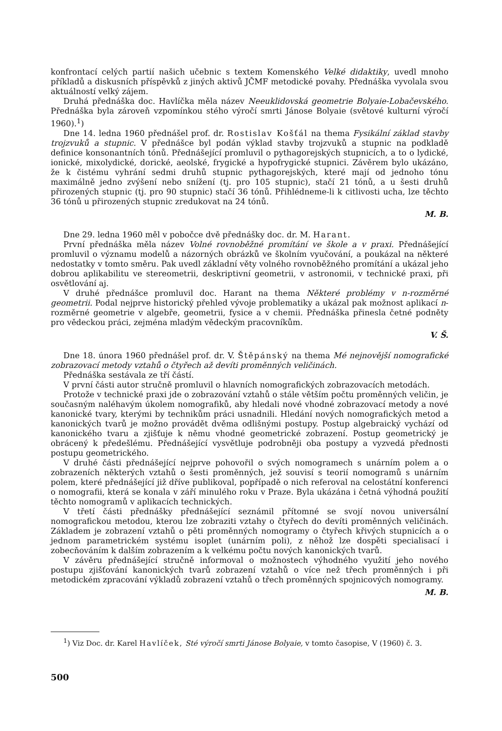konfrontací celých partií našich učebnic s textem Komenského Velké didaktiky, uvedl mnoho příkladů a diskusních příspěvků z jiných aktivů JČMF metodické povahy. Přednáška vyvolala svou aktuálností velký zájem.
Druhá přednáška doc. Havlíčka měla název Neeuklidovská geometrie Bolyaie-Lobačevského. Přednáška byla zároveň vzpomínkou stého výročí smrti Jánose Bolyaie (světové kulturní výročí 1960).<sup>1</sup>)
Dne 14. ledna 1960 přednášel prof. dr. Rostislav Košťál na thema Fysikální základ stavby trojzvuků a stupnic. V přednášce byl podán výklad stavby trojzvuků a stupnic na podkladě definice konsonantních tónů. Přednášející promluvil o pythagorejských stupnicích, a to o lydické, ionické, mixolydické, dorické, aeolské, frygické a hypofrygické stupnici. Závěrem bylo ukázáno, že k čistému vyhrání sedmi druhů stupnic pythagorejských, které mají od jednoho tónu maximálně jedno zvýšení nebo snížení (tj. pro 105 stupnic), stačí 21 tónů, a u šesti druhů přirozených stupnic (tj. pro 90 stupnic) stačí 36 tónů. Přihlédneme-li k citlivosti ucha, lze těchto 36 tónů u přirozených stupnic zredukovat na 24 tónů.
M. B.
Dne 29. ledna 1960 měl v pobočce dvě přednášky doc. dr. M. Harant.
První přednáška měla název Volné rovnoběžné promítání ve škole a v praxi. Přednášející promluvil o významu modelů a názorných obrázků ve školním vyučování, a poukázal na některé nedostatky v tomto směru. Pak uvedl základní věty volného rovnoběžného promítání a ukázal jeho dobrou aplikabilitu ve stereometrii, deskriptivní geometrii, v astronomii, v technické praxi, při osvětlování aj.
V druhé přednášce promluvil doc. Harant na thema Některé problémy v n-rozměrné geometrii. Podal nejprve historický přehled vývoje problematiky a ukázal pak možnost aplikací n-rozměrné geometrie v algebře, geometrii, fysice a v chemii. Přednáška přinesla četné podněty pro vědeckou práci, zejména mladým vědeckým pracovníkům.
V. Š.
Dne 18. února 1960 přednášel prof. dr. V. Štěpánský na thema Mé nejnovější nomografické zobrazovací metody vztahů o čtyřech až devíti proměnných veličinách.
Přednáška sestávala ze tří částí.
V první části autor stručně promluvil o hlavních nomografických zobrazovacích metodách.
Protože v technické praxi jde o zobrazování vztahů o stále větším počtu proměnných veličin, je současným naléhavým úkolem nomografiků, aby hledali nové vhodné zobrazovací metody a nové kanonické tvary, kterými by technikům práci usnadnili. Hledání nových nomografických metod a kanonických tvarů je možno provádět dvěma odlišnými postupy. Postup algebraický vychází od kanonického tvaru a zjišťuje k němu vhodné geometrické zobrazení. Postup geometrický je obrácený k předešlému. Přednášející vysvětluje podrobněji oba postupy a vyzvedá přednosti postupu geometrického.
V druhé části přednášející nejprve pohovořil o svých nomogramech s unárním polem a o zobrazeních některých vztahů o šesti proměnných, jež souvisí s teorií nomogramů s unárním polem, které přednášející již dříve publikoval, popřípadě o nich referoval na celostátní konferenci o nomografii, která se konala v září minulého roku v Praze. Byla ukázána i četná výhodná použití těchto nomogramů v aplikacích technických.
V třetí části přednášky přednášející seznámil přítomné se svojí novou universální nomografickou metodou, kterou lze zobraziti vztahy o čtyřech do devíti proměnných veličinách. Základem je zobrazení vztahů o pěti proměnných nomogramy o čtyřech křivých stupnicích a o jednom parametrickém systému isoplet (unárním poli), z něhož lze dospěti specialisací i zobecňováním k dalším zobrazením a k velkému počtu nových kanonických tvarů.
V závěru přednášející stručně informoval o možnostech výhodného využití jeho nového postupu zjišťování kanonických tvarů zobrazení vztahů o více než třech proměnných i při metodickém zpracování výkladů zobrazení vztahů o třech proměnných spojnicových nomogramy.
M. B.
<sup>1</sup>) Viz Doc. dr. Karel Havlíček, Sté výročí smrti Jánose Bolyaie, v tomto časopise, V (1960) č. 3.
500